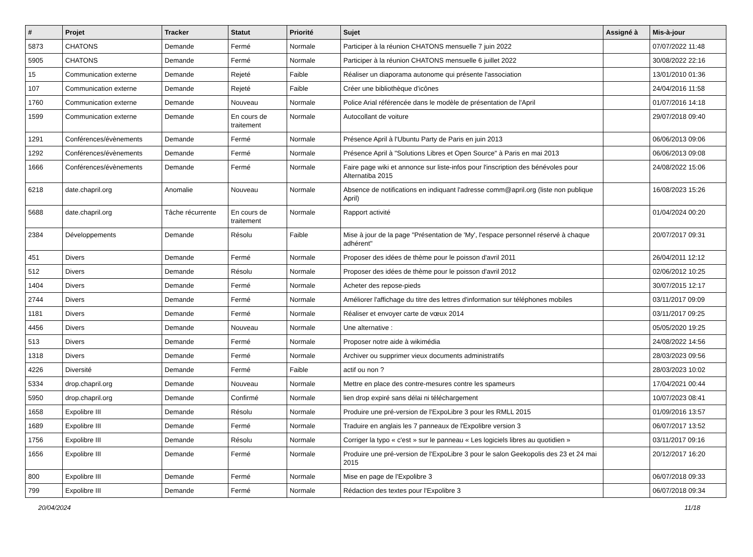| # | Projet | Tracker | Statut | Priorité | Sujet | Assigné à | Mis-à-jour |
| --- | --- | --- | --- | --- | --- | --- | --- |
| 5873 | CHATONS | Demande | Fermé | Normale | Participer à la réunion CHATONS mensuelle 7 juin 2022 | | 07/07/2022 11:48 |
| 5905 | CHATONS | Demande | Fermé | Normale | Participer à la réunion CHATONS mensuelle 6 juillet 2022 | | 30/08/2022 22:16 |
| 15 | Communication externe | Demande | Rejeté | Faible | Réaliser un diaporama autonome qui présente l'association | | 13/01/2010 01:36 |
| 107 | Communication externe | Demande | Rejeté | Faible | Créer une bibliothèque d'icônes | | 24/04/2016 11:58 |
| 1760 | Communication externe | Demande | Nouveau | Normale | Police Arial référencée dans le modèle de présentation de l'April | | 01/07/2016 14:18 |
| 1599 | Communication externe | Demande | En cours de traitement | Normale | Autocollant de voiture | | 29/07/2018 09:40 |
| 1291 | Conférences/évènements | Demande | Fermé | Normale | Présence April à l'Ubuntu Party de Paris en juin 2013 | | 06/06/2013 09:06 |
| 1292 | Conférences/évènements | Demande | Fermé | Normale | Présence April à "Solutions Libres et Open Source" à Paris en mai 2013 | | 06/06/2013 09:08 |
| 1666 | Conférences/évènements | Demande | Fermé | Normale | Faire page wiki et annonce sur liste-infos pour l'inscription des bénévoles pour Alternatiba 2015 | | 24/08/2022 15:06 |
| 6218 | date.chapril.org | Anomalie | Nouveau | Normale | Absence de notifications en indiquant l'adresse comm@april.org (liste non publique April) | | 16/08/2023 15:26 |
| 5688 | date.chapril.org | Tâche récurrente | En cours de traitement | Normale | Rapport activité | | 01/04/2024 00:20 |
| 2384 | Développements | Demande | Résolu | Faible | Mise à jour de la page "Présentation de 'My', l'espace personnel réservé à chaque adhérent" | | 20/07/2017 09:31 |
| 451 | Divers | Demande | Fermé | Normale | Proposer des idées de thème pour le poisson d'avril 2011 | | 26/04/2011 12:12 |
| 512 | Divers | Demande | Résolu | Normale | Proposer des idées de thème pour le poisson d'avril 2012 | | 02/06/2012 10:25 |
| 1404 | Divers | Demande | Fermé | Normale | Acheter des repose-pieds | | 30/07/2015 12:17 |
| 2744 | Divers | Demande | Fermé | Normale | Améliorer l'affichage du titre des lettres d'information sur téléphones mobiles | | 03/11/2017 09:09 |
| 1181 | Divers | Demande | Fermé | Normale | Réaliser et envoyer carte de vœux 2014 | | 03/11/2017 09:25 |
| 4456 | Divers | Demande | Nouveau | Normale | Une alternative : | | 05/05/2020 19:25 |
| 513 | Divers | Demande | Fermé | Normale | Proposer notre aide à wikimédia | | 24/08/2022 14:56 |
| 1318 | Divers | Demande | Fermé | Normale | Archiver ou supprimer vieux documents administratifs | | 28/03/2023 09:56 |
| 4226 | Diversité | Demande | Fermé | Faible | actif ou non ? | | 28/03/2023 10:02 |
| 5334 | drop.chapril.org | Demande | Nouveau | Normale | Mettre en place des contre-mesures contre les spameurs | | 17/04/2021 00:44 |
| 5950 | drop.chapril.org | Demande | Confirmé | Normale | lien drop expiré sans délai ni téléchargement | | 10/07/2023 08:41 |
| 1658 | Expolibre III | Demande | Résolu | Normale | Produire une pré-version de l'ExpoLibre 3 pour les RMLL 2015 | | 01/09/2016 13:57 |
| 1689 | Expolibre III | Demande | Fermé | Normale | Traduire en anglais les 7 panneaux de l'Expolibre version 3 | | 06/07/2017 13:52 |
| 1756 | Expolibre III | Demande | Résolu | Normale | Corriger la typo « c'est » sur le panneau « Les logiciels libres au quotidien » | | 03/11/2017 09:16 |
| 1656 | Expolibre III | Demande | Fermé | Normale | Produire une pré-version de l'ExpoLibre 3 pour le salon Geekopolis des 23 et 24 mai 2015 | | 20/12/2017 16:20 |
| 800 | Expolibre III | Demande | Fermé | Normale | Mise en page de l'Expolibre 3 | | 06/07/2018 09:33 |
| 799 | Expolibre III | Demande | Fermé | Normale | Rédaction des textes pour l'Expolibre 3 | | 06/07/2018 09:34 |
20/04/2024 11/18